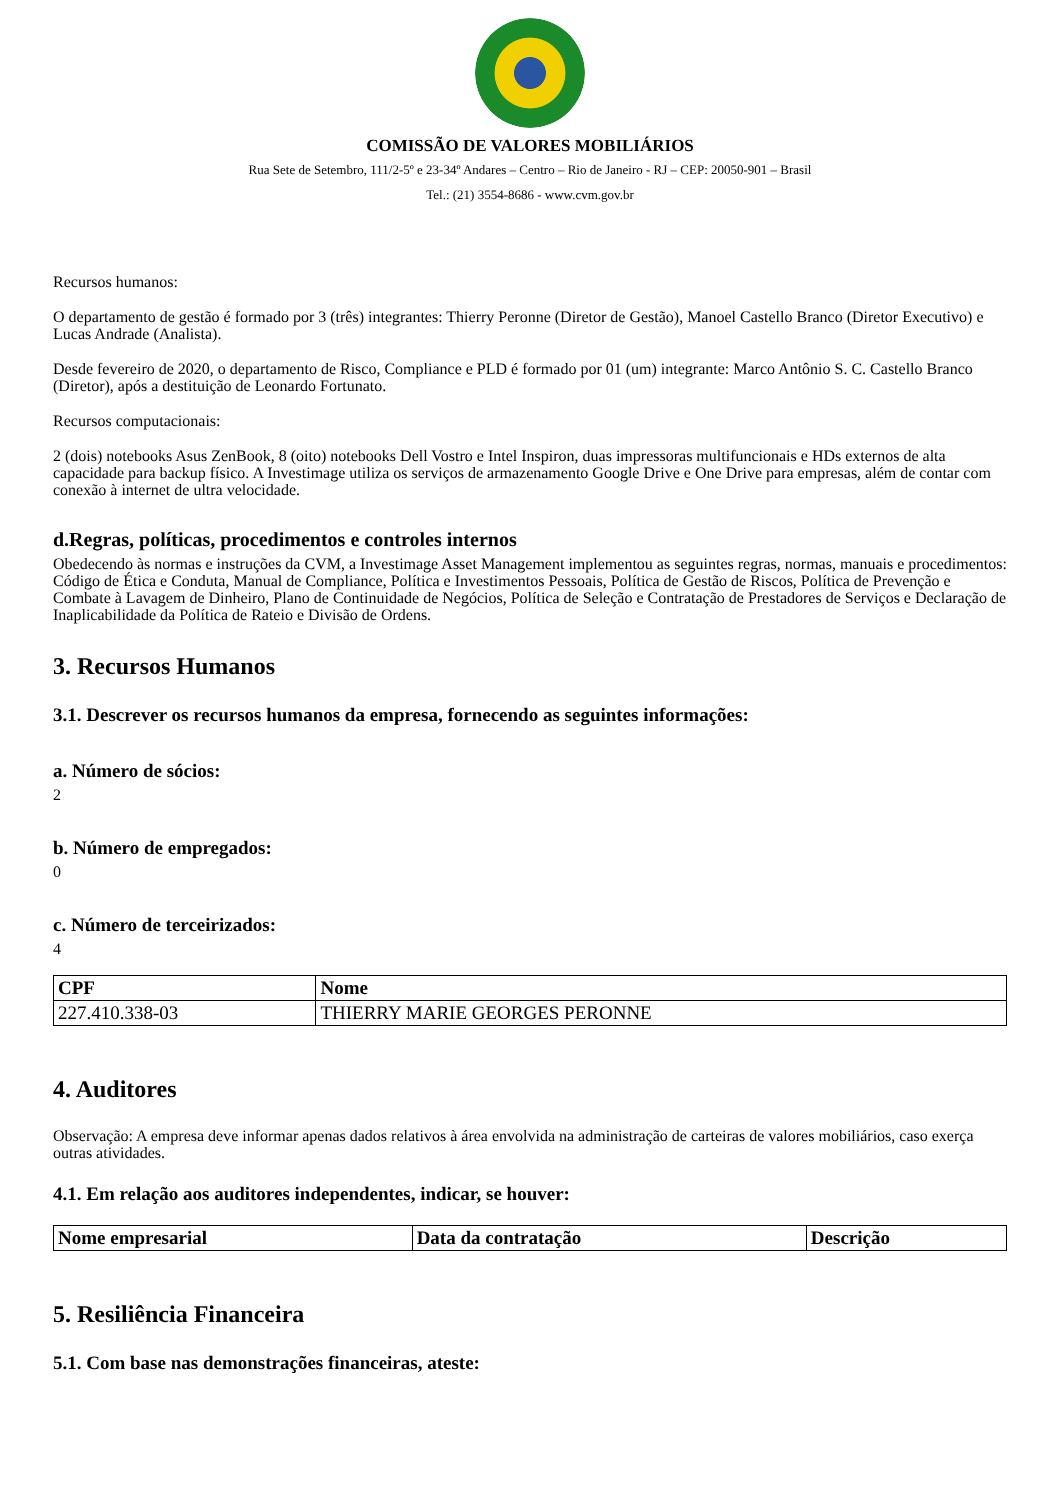COMISSÃO DE VALORES MOBILIÁRIOS
Rua Sete de Setembro, 111/2-5º e 23-34º Andares – Centro – Rio de Janeiro - RJ – CEP: 20050-901 – Brasil
Tel.: (21) 3554-8686 - www.cvm.gov.br
Recursos humanos:
O departamento de gestão é formado por 3 (três) integrantes: Thierry Peronne (Diretor de Gestão), Manoel Castello Branco (Diretor Executivo) e Lucas Andrade (Analista).
Desde fevereiro de 2020, o departamento de Risco, Compliance e PLD é formado por 01 (um) integrante: Marco Antônio S. C. Castello Branco (Diretor), após a destituição de Leonardo Fortunato.
Recursos computacionais:
2 (dois) notebooks Asus ZenBook, 8 (oito) notebooks Dell Vostro e Intel Inspiron, duas impressoras multifuncionais e HDs externos de alta capacidade para backup físico. A Investimage utiliza os serviços de armazenamento Google Drive e One Drive para empresas, além de contar com conexão à internet de ultra velocidade.
d.Regras, políticas, procedimentos e controles internos
Obedecendo às normas e instruções da CVM, a Investimage Asset Management implementou as seguintes regras, normas, manuais e procedimentos: Código de Ética e Conduta, Manual de Compliance, Política e Investimentos Pessoais, Política de Gestão de Riscos, Política de Prevenção e Combate à Lavagem de Dinheiro, Plano de Continuidade de Negócios, Política de Seleção e Contratação de Prestadores de Serviços e Declaração de Inaplicabilidade da Política de Rateio e Divisão de Ordens.
3. Recursos Humanos
3.1. Descrever os recursos humanos da empresa, fornecendo as seguintes informações:
a. Número de sócios:
2
b. Número de empregados:
0
c. Número de terceirizados:
4
| CPF | Nome |
| --- | --- |
| 227.410.338-03 | THIERRY MARIE GEORGES PERONNE |
4. Auditores
Observação: A empresa deve informar apenas dados relativos à área envolvida na administração de carteiras de valores mobiliários, caso exerça outras atividades.
4.1. Em relação aos auditores independentes, indicar, se houver:
| Nome empresarial | Data da contratação | Descrição |
| --- | --- | --- |
5. Resiliência Financeira
5.1. Com base nas demonstrações financeiras, ateste: